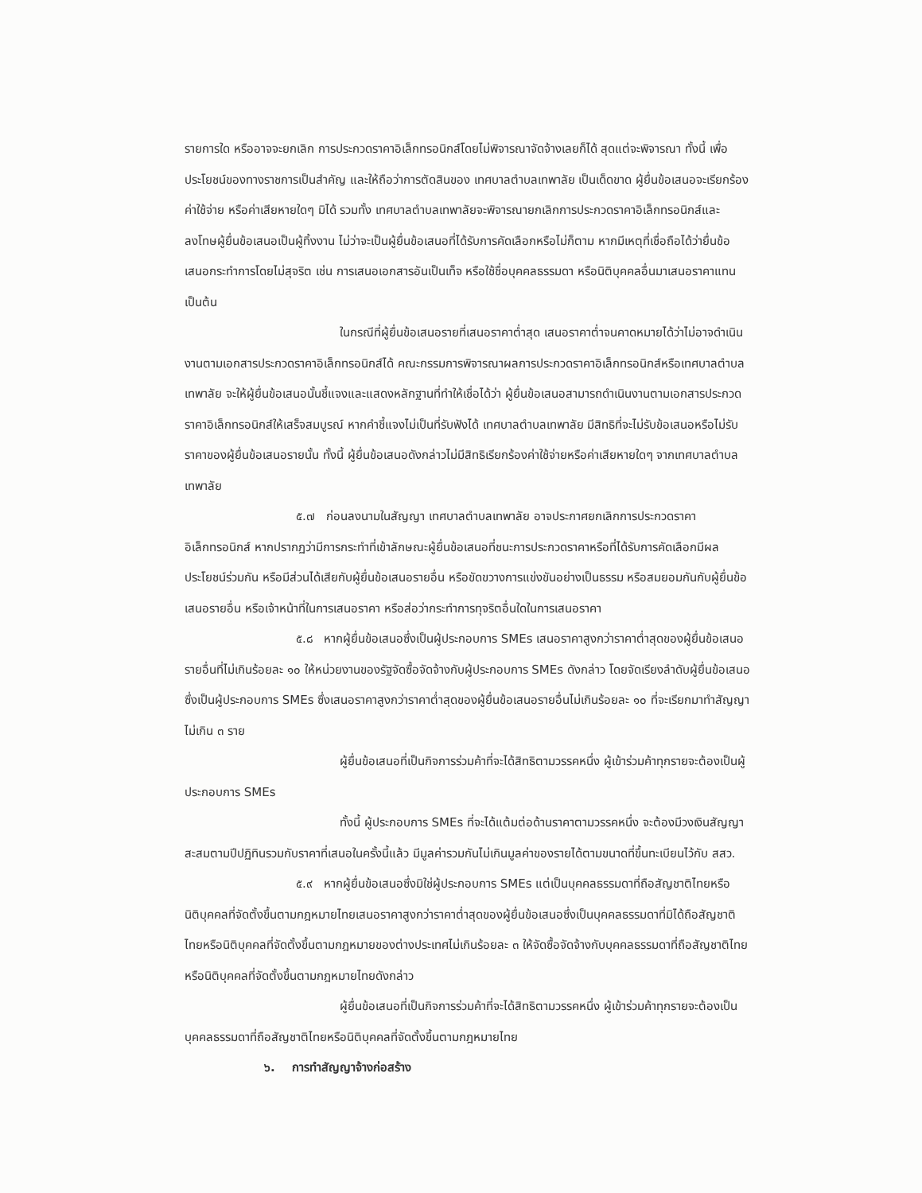รายการใด หรืออาจจะยกเลิก การประกวดราคาอิเล็กทรอนิกส์โดยไม่พิจารณาจัดจ้างเลยก็ได้ สุดแต่จะพิจารณา ทั้งนี้ เพื่อประโยชน์ของทางราชการเป็นสำคัญ และให้ถือว่าการตัดสินของ เทศบาลตำบลเทพาลัย เป็นเด็ดขาด ผู้ยื่นข้อเสนอจะเรียกร้องค่าใช้จ่าย หรือค่าเสียหายใดๆ มิได้ รวมทั้ง เทศบาลตำบลเทพาลัยจะพิจารณายกเลิกการประกวดราคาอิเล็กทรอนิกส์และลงโทษผู้ยื่นข้อเสนอเป็นผู้ทิ้งงาน ไม่ว่าจะเป็นผู้ยื่นข้อเสนอที่ได้รับการคัดเลือกหรือไม่ก็ตาม หากมีเหตุที่เชื่อถือได้ว่ายื่นข้อเสนอกระทำการโดยไม่สุจริต เช่น การเสนอเอกสารอันเป็นเท็จ หรือใช้ชื่อบุคคลธรรมดา หรือนิติบุคคลอื่นมาเสนอราคาแทน เป็นต้น
ในกรณีที่ผู้ยื่นข้อเสนอรายที่เสนอราคาต่ำสุด เสนอราคาต่ำจนคาดหมายได้ว่าไม่อาจดำเนินงานตามเอกสารประกวดราคาอิเล็กทรอนิกส์ได้ คณะกรรมการพิจารณาผลการประกวดราคาอิเล็กทรอนิกส์หรือเทศบาลตำบลเทพาลัย จะให้ผู้ยื่นข้อเสนอนั้นชี้แจงและแสดงหลักฐานที่ทำให้เชื่อได้ว่า ผู้ยื่นข้อเสนอสามารถดำเนินงานตามเอกสารประกวดราคาอิเล็กทรอนิกส์ให้เสร็จสมบูรณ์ หากคำชี้แจงไม่เป็นที่รับฟังได้ เทศบาลตำบลเทพาลัย มีสิทธิที่จะไม่รับข้อเสนอหรือไม่รับราคาของผู้ยื่นข้อเสนอรายนั้น ทั้งนี้ ผู้ยื่นข้อเสนอดังกล่าวไม่มีสิทธิเรียกร้องค่าใช้จ่ายหรือค่าเสียหายใดๆ จากเทศบาลตำบลเทพาลัย
๕.๗ ก่อนลงนามในสัญญา เทศบาลตำบลเทพาลัย อาจประกาศยกเลิกการประกวดราคาอิเล็กทรอนิกส์ หากปรากฏว่ามีการกระทำที่เข้าลักษณะผู้ยื่นข้อเสนอที่ชนะการประกวดราคาหรือที่ได้รับการคัดเลือกมีผลประโยชน์ร่วมกัน หรือมีส่วนได้เสียกับผู้ยื่นข้อเสนอรายอื่น หรือขัดขวางการแข่งขันอย่างเป็นธรรม หรือสมยอมกันกับผู้ยื่นข้อเสนอรายอื่น หรือเจ้าหน้าที่ในการเสนอราคา หรือส่อว่ากระทำการทุจริตอื่นใดในการเสนอราคา
๕.๘ หากผู้ยื่นข้อเสนอซึ่งเป็นผู้ประกอบการ SMEs เสนอราคาสูงกว่าราคาต่ำสุดของผู้ยื่นข้อเสนอรายอื่นที่ไม่เกินร้อยละ ๑๐ ให้หน่วยงานของรัฐจัดซื้อจัดจ้างกับผู้ประกอบการ SMEs ดังกล่าว โดยจัดเรียงลำดับผู้ยื่นข้อเสนอซึ่งเป็นผู้ประกอบการ SMEs ซึ่งเสนอราคาสูงกว่าราคาต่ำสุดของผู้ยื่นข้อเสนอรายอื่นไม่เกินร้อยละ ๑๐ ที่จะเรียกมาทำสัญญาไม่เกิน ๓ ราย
ผู้ยื่นข้อเสนอที่เป็นกิจการร่วมค้าที่จะได้สิทธิตามวรรคหนึ่ง ผู้เข้าร่วมค้าทุกรายจะต้องเป็นผู้ประกอบการ SMEs
ทั้งนี้ ผู้ประกอบการ SMEs ที่จะได้แต้มต่อด้านราคาตามวรรคหนึ่ง จะต้องมีวงเงินสัญญาสะสมตามปีปฏิทินรวมกับราคาที่เสนอในครั้งนี้แล้ว มีมูลค่ารวมกันไม่เกินมูลค่าของรายได้ตามขนาดที่ขึ้นทะเบียนไว้กับ สสว.
๕.๙ หากผู้ยื่นข้อเสนอซึ่งมิใช่ผู้ประกอบการ SMEs แต่เป็นบุคคลธรรมดาที่ถือสัญชาติไทยหรือนิติบุคคลที่จัดตั้งขึ้นตามกฎหมายไทยเสนอราคาสูงกว่าราคาต่ำสุดของผู้ยื่นข้อเสนอซึ่งเป็นบุคคลธรรมดาที่มิได้ถือสัญชาติไทยหรือนิติบุคคลที่จัดตั้งขึ้นตามกฎหมายของต่างประเทศไม่เกินร้อยละ ๓ ให้จัดซื้อจัดจ้างกับบุคคลธรรมดาที่ถือสัญชาติไทยหรือนิติบุคคลที่จัดตั้งขึ้นตามกฎหมายไทยดังกล่าว
ผู้ยื่นข้อเสนอที่เป็นกิจการร่วมค้าที่จะได้สิทธิตามวรรคหนึ่ง ผู้เข้าร่วมค้าทุกรายจะต้องเป็นบุคคลธรรมดาที่ถือสัญชาติไทยหรือนิติบุคคลที่จัดตั้งขึ้นตามกฎหมายไทย
๖. การทำสัญญาจ้างก่อสร้าง